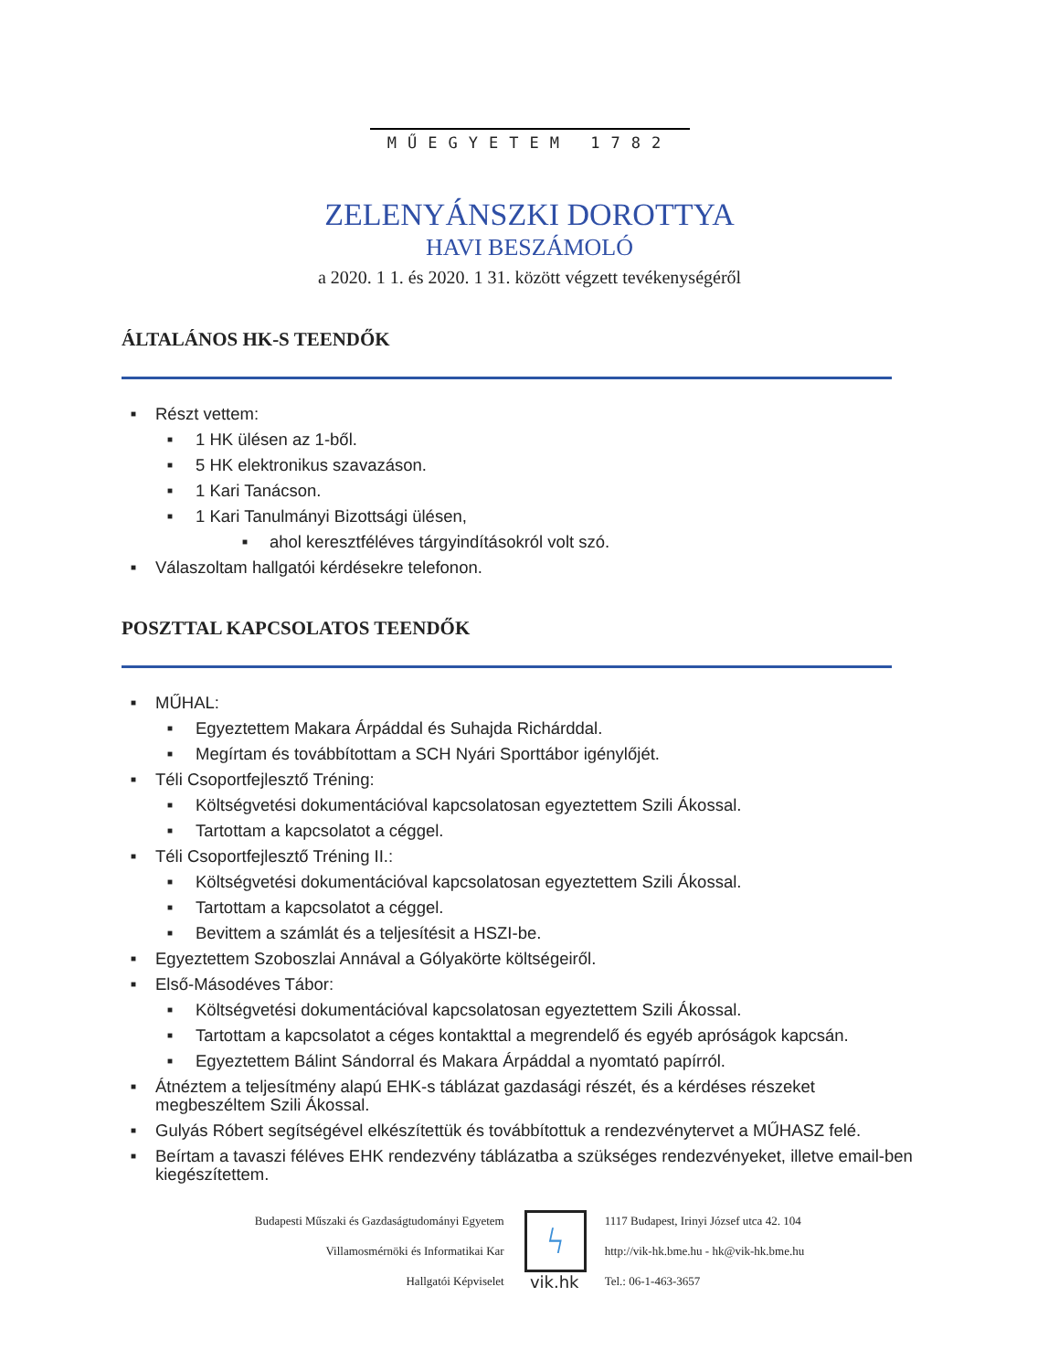MŰEGYETEM 1782
ZELENYÁNSZKI DOROTTYA
HAVI BESZÁMOLÓ
a 2020. 1 1. és 2020. 1 31. között végzett tevékenységéről
ÁLTALÁNOS HK-S TEENDŐK
■ Részt vettem:
■ 1 HK ülésen az 1-ből.
■ 5 HK elektronikus szavazáson.
■ 1 Kari Tanácson.
■ 1 Kari Tanulmányi Bizottsági ülésen,
■ ahol keresztféléves tárgyindításokról volt szó.
■ Válaszoltam hallgatói kérdésekre telefonon.
POSZTTAL KAPCSOLATOS TEENDŐK
■ MŰHAL:
■ Egyeztettem Makara Árpáddal és Suhajda Richárddal.
■ Megírtam és továbbítottam a SCH Nyári Sporttábor igénylőjét.
■ Téli Csoportfejlesztő Tréning:
■ Költségvetési dokumentációval kapcsolatosan egyeztettem Szili Ákossal.
■ Tartottam a kapcsolatot a céggel.
■ Téli Csoportfejlesztő Tréning II.:
■ Költségvetési dokumentációval kapcsolatosan egyeztettem Szili Ákossal.
■ Tartottam a kapcsolatot a céggel.
■ Bevittem a számlát és a teljesítésit a HSZI-be.
■ Egyeztettem Szoboszlai Annával a Gólyakörte költségeiről.
■ Első-Másodéves Tábor:
■ Költségvetési dokumentációval kapcsolatosan egyeztettem Szili Ákossal.
■ Tartottam a kapcsolatot a céges kontakttal a megrendelő és egyéb apróságok kapcsán.
■ Egyeztettem Bálint Sándorral és Makara Árpáddal a nyomtató papírról.
■ Átnéztem a teljesítmény alapú EHK-s táblázat gazdasági részét, és a kérdéses részeket megbeszéltem Szili Ákossal.
■ Gulyás Róbert segítségével elkészítettük és továbbítottuk a rendezvénytervet a MŰHASZ felé.
■ Beírtam a tavaszi féléves EHK rendezvény táblázatba a szükséges rendezvényeket, illetve email-ben kiegészítettem.
Budapesti Műszaki és Gazdaságtudományi Egyetem
Villamosmérnöki és Informatikai Kar
Hallgatói Képviselet
ϟ
vik.hk
1117 Budapest, Irinyi József utca 42. 104
http://vik-hk.bme.hu - hk@vik-hk.bme.hu
Tel.: 06-1-463-3657